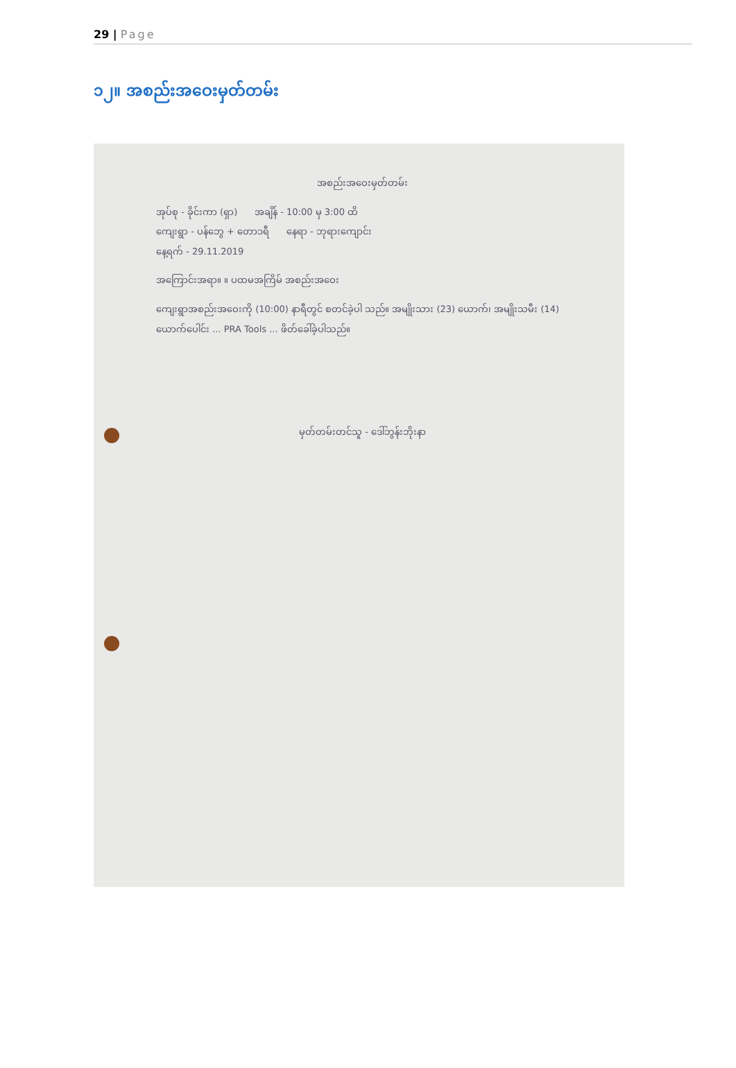29 | Page
၁၂။ အစည်းအဝေးမှတ်တမ်း
အစည်းအဝေးမှတ်တမ်း
အုပ်စု - ခိုင်းကာ (ရှာ) အချိန် - 10:00 မှ 3:00 ထိ
ကျေးရွာ - ပန်ဘွေ + တော၁ရီ နေရာ - ဘုရားကျောင်း
နေ့ရက် - 29.11.2019
အကြောင်းအရာ။ ။ ပထမအကြိမ် အစည်းအဝေး
ကျေးရွာအစည်းအဝေးကို (10:00) နာရီတွင် စတင်ခဲ့ပါ သည်။ အမျိုးသား (23) ယောက်၊ အမျိုးသမီး (14) ယောက်ပေါင်း ... PRA Tools ... ဖိတ်ခေါ်ခဲ့ပါသည်။
မှတ်တမ်းတင်သူ - ဒေါ်ဘွန်းဘိုးနာ